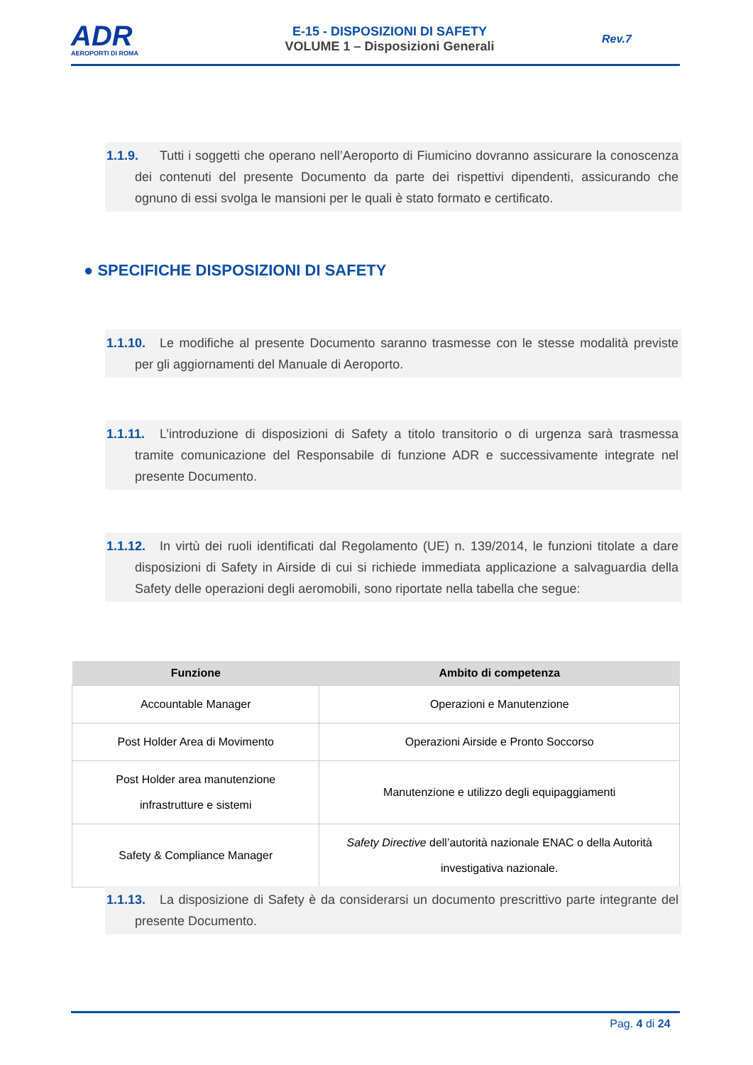ADR
AEROPORTI DI ROMA
E-15 - DISPOSIZIONI DI SAFETY
VOLUME 1 – Disposizioni Generali
Rev.7
1.1.9. Tutti i soggetti che operano nell’Aeroporto di Fiumicino dovranno assicurare la conoscenza dei contenuti del presente Documento da parte dei rispettivi dipendenti, assicurando che ognuno di essi svolga le mansioni per le quali è stato formato e certificato.
● SPECIFICHE DISPOSIZIONI DI SAFETY
1.1.10. Le modifiche al presente Documento saranno trasmesse con le stesse modalità previste per gli aggiornamenti del Manuale di Aeroporto.
1.1.11. L’introduzione di disposizioni di Safety a titolo transitorio o di urgenza sarà trasmessa tramite comunicazione del Responsabile di funzione ADR e successivamente integrate nel presente Documento.
1.1.12. In virtù dei ruoli identificati dal Regolamento (UE) n. 139/2014, le funzioni titolate a dare disposizioni di Safety in Airside di cui si richiede immediata applicazione a salvaguardia della Safety delle operazioni degli aeromobili, sono riportate nella tabella che segue:
| Funzione | Ambito di competenza |
| --- | --- |
| Accountable Manager | Operazioni e Manutenzione |
| Post Holder Area di Movimento | Operazioni Airside e Pronto Soccorso |
| Post Holder area manutenzione infrastrutture e sistemi | Manutenzione e utilizzo degli equipaggiamenti |
| Safety & Compliance Manager | Safety Directive dell’autorità nazionale ENAC o della Autorità investigativa nazionale. |
1.1.13. La disposizione di Safety è da considerarsi un documento prescrittivo parte integrante del presente Documento.
Pag. 4 di 24